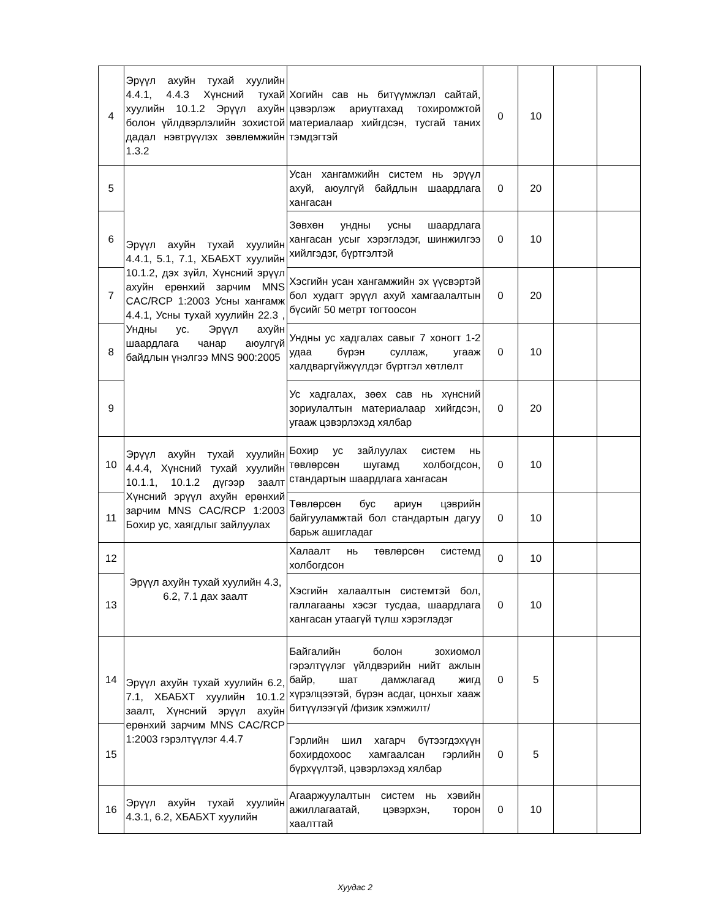| 4 | Эрүүл ахуйн тухай хуулийн 4.4.1, 4.4.3 Хүнсний тухай хуулийн 10.1.2 Эрүүл ахуйн болон үйлдвэрлэлийн зохистой дадал нэвтрүүлэх зөвлөмжийн 1.3.2 | Хогийн сав нь битүүмжлэл сайтай, цэвэрлэж ариутгахад тохиромжтой материалаар хийгдсэн, тусгай таних тэмдэгтэй | 0 | 10 | | |
| 5 | Эрүүл ахуйн тухай хуулийн 4.4.1, 5.1, 7.1, ХБАБХТ хуулийн 10.1.2, дэх зүйл, Хүнсний эрүүл ахуйн ерөнхий зарчим MNS CAC/RCP 1:2003 Усны хангамж 4.4.1, Усны тухай хуулийн 22.3 , Ундны ус. Эрүүл ахуйн шаардлага чанар аюулгүй байдлын үнэлгээ MNS 900:2005 | Усан хангамжийн систем нь эрүүл ахуй, аюулгүй байдлын шаардлага хангасан | 0 | 20 | | |
| 6 | | Зөвхөн ундны усны шаардлага хангасан усыг хэрэглэдэг, шинжилгээ хийлгэдэг, бүртгэлтэй | 0 | 10 | | |
| 7 | | Хэсгийн усан хангамжийн эх үүсвэртэй бол худагт эрүүл ахуй хамгаалалтын бүсийг 50 метрт тогтоосон | 0 | 20 | | |
| 8 | | Ундны ус хадгалах савыг 7 хоногт 1-2 удаа бүрэн суллаж, угааж халдваргүйжүүлдэг бүртгэл хөтлөлт | 0 | 10 | | |
| 9 | | Ус хадгалах, зөөх сав нь хүнсний зориулалтын материалаар хийгдсэн, угааж цэвэрлэхэд хялбар | 0 | 20 | | |
| 10 | Эрүүл ахуйн тухай хуулийн 4.4.4, Хүнсний тухай хуулийн 10.1.1, 10.1.2 дүгээр заалт Хүнсний эрүүл ахуйн ерөнхий зарчим MNS CAC/RCP 1:2003 Бохир ус, хаягдлыг зайлуулах | Бохир ус зайлуулах систем нь төвлөрсөн шугамд холбогдсон, стандартын шаардлага хангасан | 0 | 10 | | |
| 11 | | Төвлөрсөн бус ариун цэврийн байгууламжтай бол стандартын дагуу барьж ашигладаг | 0 | 10 | | |
| 12 | Эрүүл ахуйн тухай хуулийн 4.3, 6.2, 7.1 дах заалт | Халаалт нь төвлөрсөн системд холбогдсон | 0 | 10 | | |
| 13 | | Хэсгийн халаалтын системтэй бол, галлагааны хэсэг тусдаа, шаардлага хангасан утаагүй түлш хэрэглэдэг | 0 | 10 | | |
| 14 | Эрүүл ахуйн тухай хуулийн 6.2, 7.1, ХБАБХТ хуулийн 10.1.2 заалт, Хүнсний эрүүл ахуйн ерөнхий зарчим MNS CAC/RCP 1:2003 гэрэлтүүлэг 4.4.7 | Байгалийн болон зохиомол гэрэлтүүлэг үйлдвэрийн нийт ажлын байр, шат дамжлагад жигд хүрэлцээтэй, бүрэн асдаг, цонхыг хааж битүүлээгүй /физик хэмжилт/ | 0 | 5 | | |
| 15 | | Гэрлийн шил хагарч бүтээгдэхүүн бохирдохоос хамгаалсан гэрлийн бүрхүүлтэй, цэвэрлэхэд хялбар | 0 | 5 | | |
| 16 | Эрүүл ахуйн тухай хуулийн 4.3.1, 6.2, ХБАБХТ хуулийн | Агааржуулалтын систем нь хэвийн ажиллагаатай, цэвэрхэн, торон хаалттай | 0 | 10 | | |
Хуудас 2